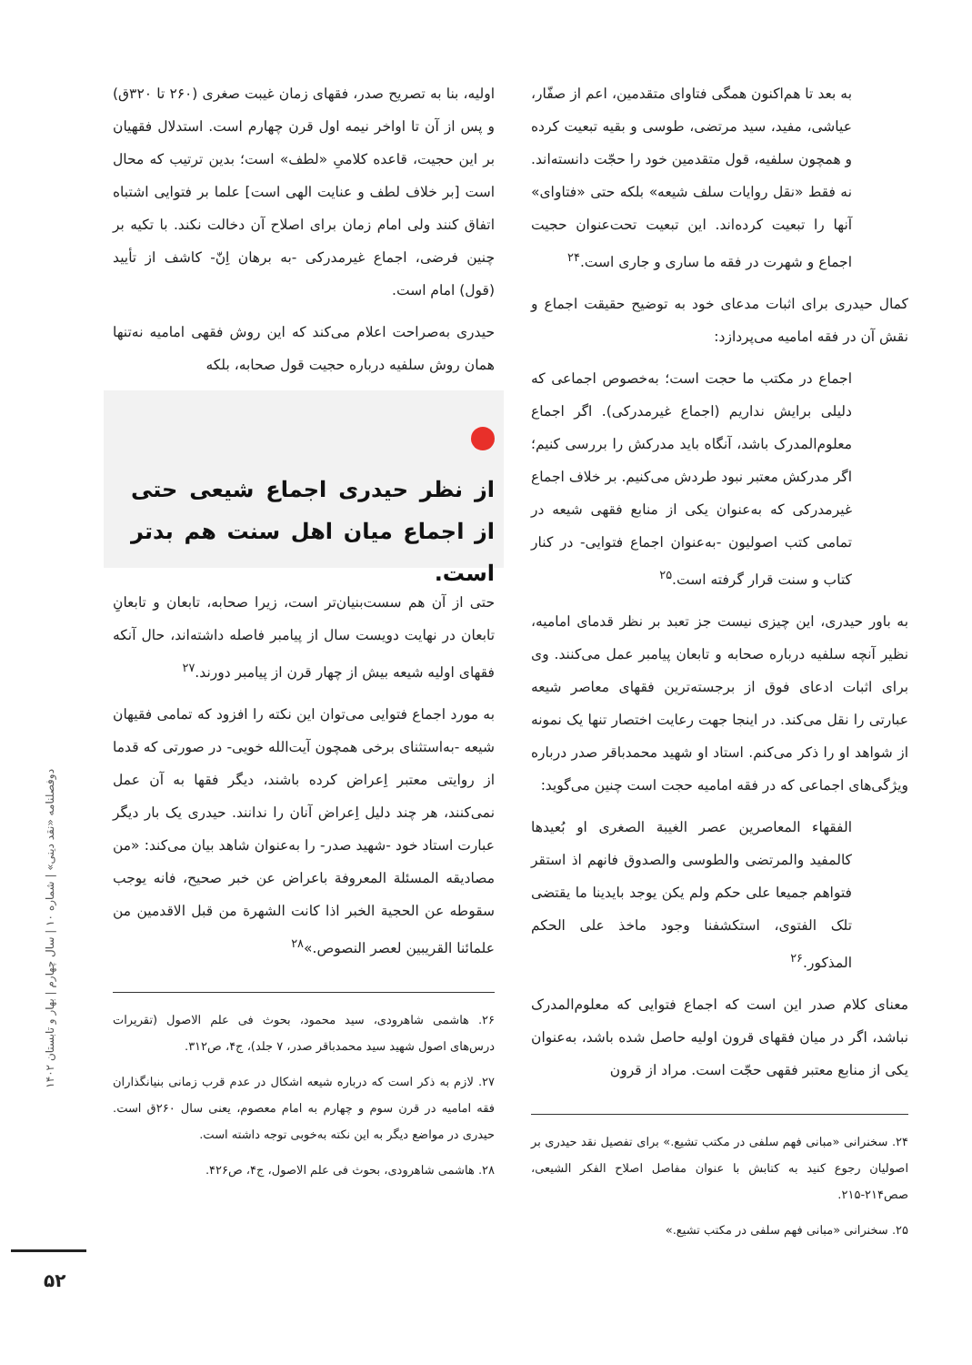به بعد تا هم‌اکنون همگی فتاوای متقدمین، اعم از صفّار، عیاشی، مفید، سید مرتضی، طوسی و بقیه تبعیت کرده و همچون سلفیه، قول متقدمین خود را حجّت دانسته‌اند. نه فقط «نقل روایات سلف شیعه» بلکه حتی «فتاوای» آنها را تبعیت کرده‌اند. این تبعیت تحت‌عنوان حجیت اجماع و شهرت در فقه ما ساری و جاری است.<sup>۲۴</sup>
کمال حیدری برای اثبات مدعای خود به توضیح حقیقت اجماع و نقش آن در فقه امامیه می‌پردازد:
اجماع در مکتب ما حجت است؛ به‌خصوص اجماعی که دلیلی برایش نداریم (اجماع غیرمدرکی). اگر اجماع معلوم‌المدرک باشد، آنگاه باید مدرکش را بررسی کنیم؛ اگر مدرکش معتبر نبود طردش می‌کنیم. بر خلاف اجماع غیرمدرکی که به‌عنوان یکی از منابع فقهی شیعه در تمامی کتب اصولیون -به‌عنوان اجماع فتوایی- در کنار کتاب و سنت قرار گرفته است.<sup>۲۵</sup>
به باور حیدری، این چیزی نیست جز تعبد بر نظر قدمای امامیه، نظیر آنچه سلفیه درباره صحابه و تابعان پیامبر عمل می‌کنند. وی برای اثبات ادعای فوق از برجسته‌ترین فقهای معاصر شیعه عبارتی را نقل می‌کند. در اینجا جهت رعایت اختصار تنها یک نمونه از شواهد او را ذکر می‌کنم. استاد او شهید محمدباقر صدر درباره ویژگی‌های اجماعی که در فقه امامیه حجت است چنین می‌گوید:
الفقهاء المعاصرین عصر الغیبة الصغری او بُعیدها کالمفید والمرتضی والطوسی والصدوق فانهم اذ استقر فتواهم جمیعا علی حکم ولم یکن یوجد بایدینا ما یقتضی تلک الفتوی، استکشفنا وجود ماخذ علی الحکم المذکور.<sup>۲۶</sup>
معنای کلام صدر این است که اجماع فتوایی که معلوم‌المدرک نباشد، اگر در میان فقهای قرون اولیه حاصل شده باشد، به‌عنوان یکی از منابع معتبر فقهی حجّت است. مراد از قرون
۲۴. سخنرانی «مبانی فهم سلفی در مکتب تشیع.» برای تفصیل نقد حیدری بر اصولیان رجوع کنید به کتابش با عنوان مفاصل اصلاح الفکر الشیعی، صص۲۱۴-۲۱۵.
۲۵. سخنرانی «مبانی فهم سلفی در مکتب تشیع.»
اولیه، بنا به تصریح صدر، فقهای زمان غیبت صغری (۲۶۰ تا ۳۲۰ق) و پس از آن تا اواخر نیمه اول قرن چهارم است. استدلال فقهیان بر این حجیت، قاعده کلامیِ «لطف» است؛ بدین ترتیب که محال است [بر خلاف لطف و عنایت الهی است] علما بر فتوایی اشتباه اتفاق کنند ولی امام زمان برای اصلاح آن دخالت نکند. با تکیه بر چنین فرضی، اجماع غیرمدرکی -به برهان اِنّ- کاشف از تأیید (قول) امام است.
حیدری به‌صراحت اعلام می‌کند که این روش فقهی امامیه نه‌تنها همان روش سلفیه درباره حجیت قول صحابه، بلکه
از نظر حیدری اجماع شیعی حتی از اجماع میان اهل سنت هم بدتر است.
حتی از آن هم سست‌بنیان‌تر است، زیرا صحابه، تابعان و تابعانِ تابعان در نهایت دویست سال از پیامبر فاصله داشته‌اند، حال آنکه فقهای اولیه شیعه بیش از چهار قرن از پیامبر دورند.<sup>۲۷</sup>
به مورد اجماع فتوایی می‌توان این نکته را افزود که تمامی فقیهان شیعه -به‌استثنای برخی همچون آیت‌الله خویی- در صورتی که قدما از روایتی معتبر اِعراض کرده باشند، دیگر فقها به آن عمل نمی‌کنند، هر چند دلیل اِعراض آنان را ندانند. حیدری یک بار دیگر عبارت استاد خود -شهید صدر- را به‌عنوان شاهد بیان می‌کند: «من مصادیقه المسئلة المعروفة باعراض عن خبر صحیح، فانه یوجب سقوطه عن الحجیة الخبر اذا کانت الشهرة من قبل الاقدمین من علمائنا القریبین لعصر النصوص.»<sup>۲۸</sup>
۲۶. هاشمی شاهرودی، سید محمود، بحوث فی علم الاصول (تقریرات درس‌های اصول شهید سید محمدباقر صدر، ۷ جلد)، ج۴، ص۳۱۲.
۲۷. لازم به ذکر است که درباره شیعه اشکال در عدم قرب زمانی بنیانگذاران فقه امامیه در قرن سوم و چهارم به امام معصوم، یعنی سال ۲۶۰ق است. حیدری در مواضع دیگر به این نکته به‌خوبی توجه داشته است.
۲۸. هاشمی شاهرودی، بحوث فی علم الاصول، ج۴، ص۴۲۶.
دوفصلنامه «نقد دینی» | شماره ۱۰ | سال چهارم | بهار و تابستان ۱۴۰۲
۵۲